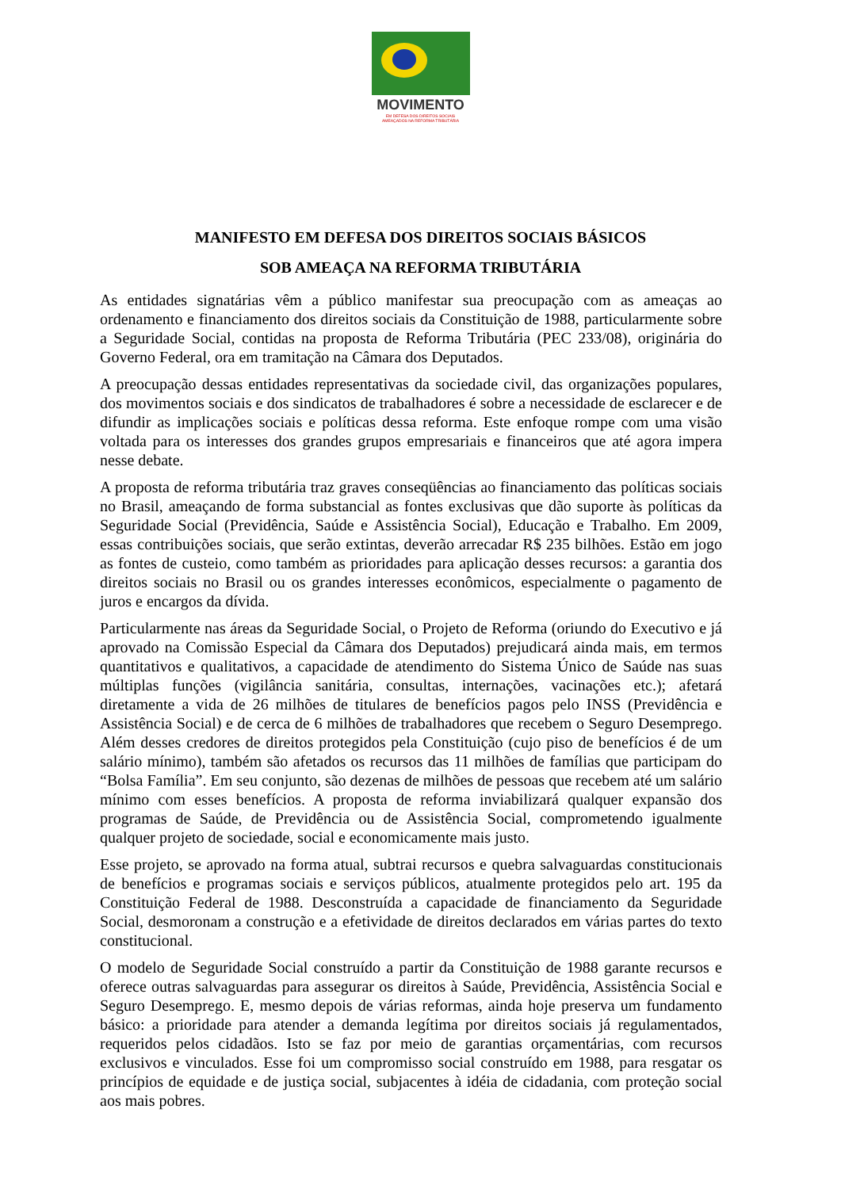MOVIMENTO
EM DEFESA DOS DIREITOS SOCIAIS
AMEAÇADOS NA REFORMA TRIBUTÁRIA
MANIFESTO EM DEFESA DOS DIREITOS SOCIAIS BÁSICOS
SOB AMEAÇA NA REFORMA TRIBUTÁRIA
As entidades signatárias vêm a público manifestar sua preocupação com as ameaças ao ordenamento e financiamento dos direitos sociais da Constituição de 1988, particularmente sobre a Seguridade Social, contidas na proposta de Reforma Tributária (PEC 233/08), originária do Governo Federal, ora em tramitação na Câmara dos Deputados.
A preocupação dessas entidades representativas da sociedade civil, das organizações populares, dos movimentos sociais e dos sindicatos de trabalhadores é sobre a necessidade de esclarecer e de difundir as implicações sociais e políticas dessa reforma. Este enfoque rompe com uma visão voltada para os interesses dos grandes grupos empresariais e financeiros que até agora impera nesse debate.
A proposta de reforma tributária traz graves conseqüências ao financiamento das políticas sociais no Brasil, ameaçando de forma substancial as fontes exclusivas que dão suporte às políticas da Seguridade Social (Previdência, Saúde e Assistência Social), Educação e Trabalho. Em 2009, essas contribuições sociais, que serão extintas, deverão arrecadar R$ 235 bilhões. Estão em jogo as fontes de custeio, como também as prioridades para aplicação desses recursos: a garantia dos direitos sociais no Brasil ou os grandes interesses econômicos, especialmente o pagamento de juros e encargos da dívida.
Particularmente nas áreas da Seguridade Social, o Projeto de Reforma (oriundo do Executivo e já aprovado na Comissão Especial da Câmara dos Deputados) prejudicará ainda mais, em termos quantitativos e qualitativos, a capacidade de atendimento do Sistema Único de Saúde nas suas múltiplas funções (vigilância sanitária, consultas, internações, vacinações etc.); afetará diretamente a vida de 26 milhões de titulares de benefícios pagos pelo INSS (Previdência e Assistência Social) e de cerca de 6 milhões de trabalhadores que recebem o Seguro Desemprego. Além desses credores de direitos protegidos pela Constituição (cujo piso de benefícios é de um salário mínimo), também são afetados os recursos das 11 milhões de famílias que participam do “Bolsa Família”. Em seu conjunto, são dezenas de milhões de pessoas que recebem até um salário mínimo com esses benefícios. A proposta de reforma inviabilizará qualquer expansão dos programas de Saúde, de Previdência ou de Assistência Social, comprometendo igualmente qualquer projeto de sociedade, social e economicamente mais justo.
Esse projeto, se aprovado na forma atual, subtrai recursos e quebra salvaguardas constitucionais de benefícios e programas sociais e serviços públicos, atualmente protegidos pelo art. 195 da Constituição Federal de 1988. Desconstruída a capacidade de financiamento da Seguridade Social, desmoronam a construção e a efetividade de direitos declarados em várias partes do texto constitucional.
O modelo de Seguridade Social construído a partir da Constituição de 1988 garante recursos e oferece outras salvaguardas para assegurar os direitos à Saúde, Previdência, Assistência Social e Seguro Desemprego. E, mesmo depois de várias reformas, ainda hoje preserva um fundamento básico: a prioridade para atender a demanda legítima por direitos sociais já regulamentados, requeridos pelos cidadãos. Isto se faz por meio de garantias orçamentárias, com recursos exclusivos e vinculados. Esse foi um compromisso social construído em 1988, para resgatar os princípios de equidade e de justiça social, subjacentes à idéia de cidadania, com proteção social aos mais pobres.